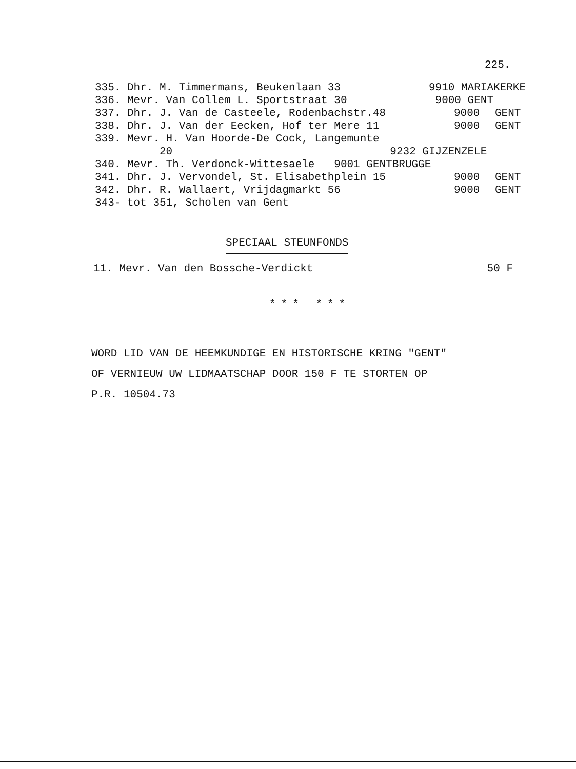225.
335. Dhr. M. Timmermans, Beukenlaan 33 9910 MARIAKERKE
336. Mevr. Van Collem L. Sportstraat 30 9000 GENT
337. Dhr. J. Van de Casteele, Rodenbachstr.48 9000 GENT
338. Dhr. J. Van der Eecken, Hof ter Mere 11 9000 GENT
339. Mevr. H. Van Hoorde-De Cock, Langemunte
20 9232 GIJZENZELE
340. Mevr. Th. Verdonck-Wittesaele 9001 GENTBRUGGE
341. Dhr. J. Vervondel, St. Elisabethplein 15 9000 GENT
342. Dhr. R. Wallaert, Vrijdagmarkt 56 9000 GENT
343- tot 351, Scholen van Gent
SPECIAAL STEUNFONDS
11. Mevr. Van den Bossche-Verdickt 50 F
*** ***
WORD LID VAN DE HEEMKUNDIGE EN HISTORISCHE KRING "GENT"
OF VERNIEUW UW LIDMAATSCHAP DOOR 150 F TE STORTEN OP
P.R. 10504.73